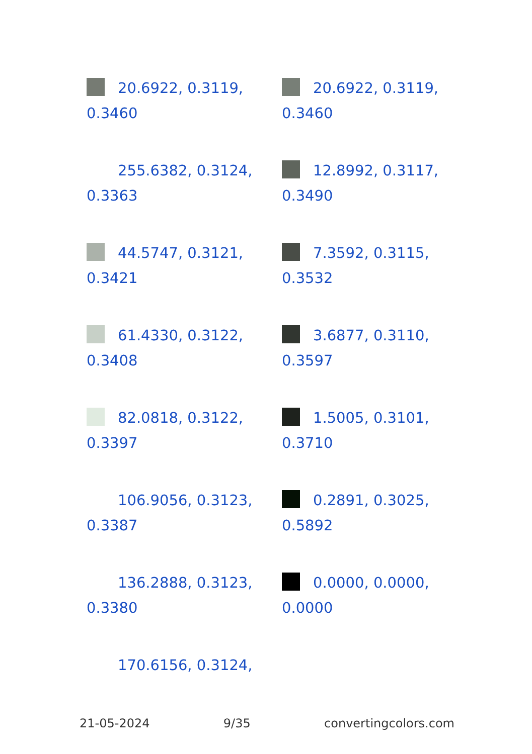20.6922, 0.3119, 0.3460
20.6922, 0.3119, 0.3460
255.6382, 0.3124, 0.3363
12.8992, 0.3117, 0.3490
44.5747, 0.3121, 0.3421
7.3592, 0.3115, 0.3532
61.4330, 0.3122, 0.3408
3.6877, 0.3110, 0.3597
82.0818, 0.3122, 0.3397
1.5005, 0.3101, 0.3710
106.9056, 0.3123, 0.3387
0.2891, 0.3025, 0.5892
136.2888, 0.3123, 0.3380
0.0000, 0.0000, 0.0000
170.6156, 0.3124,
21-05-2024 9/35 convertingcolors.com